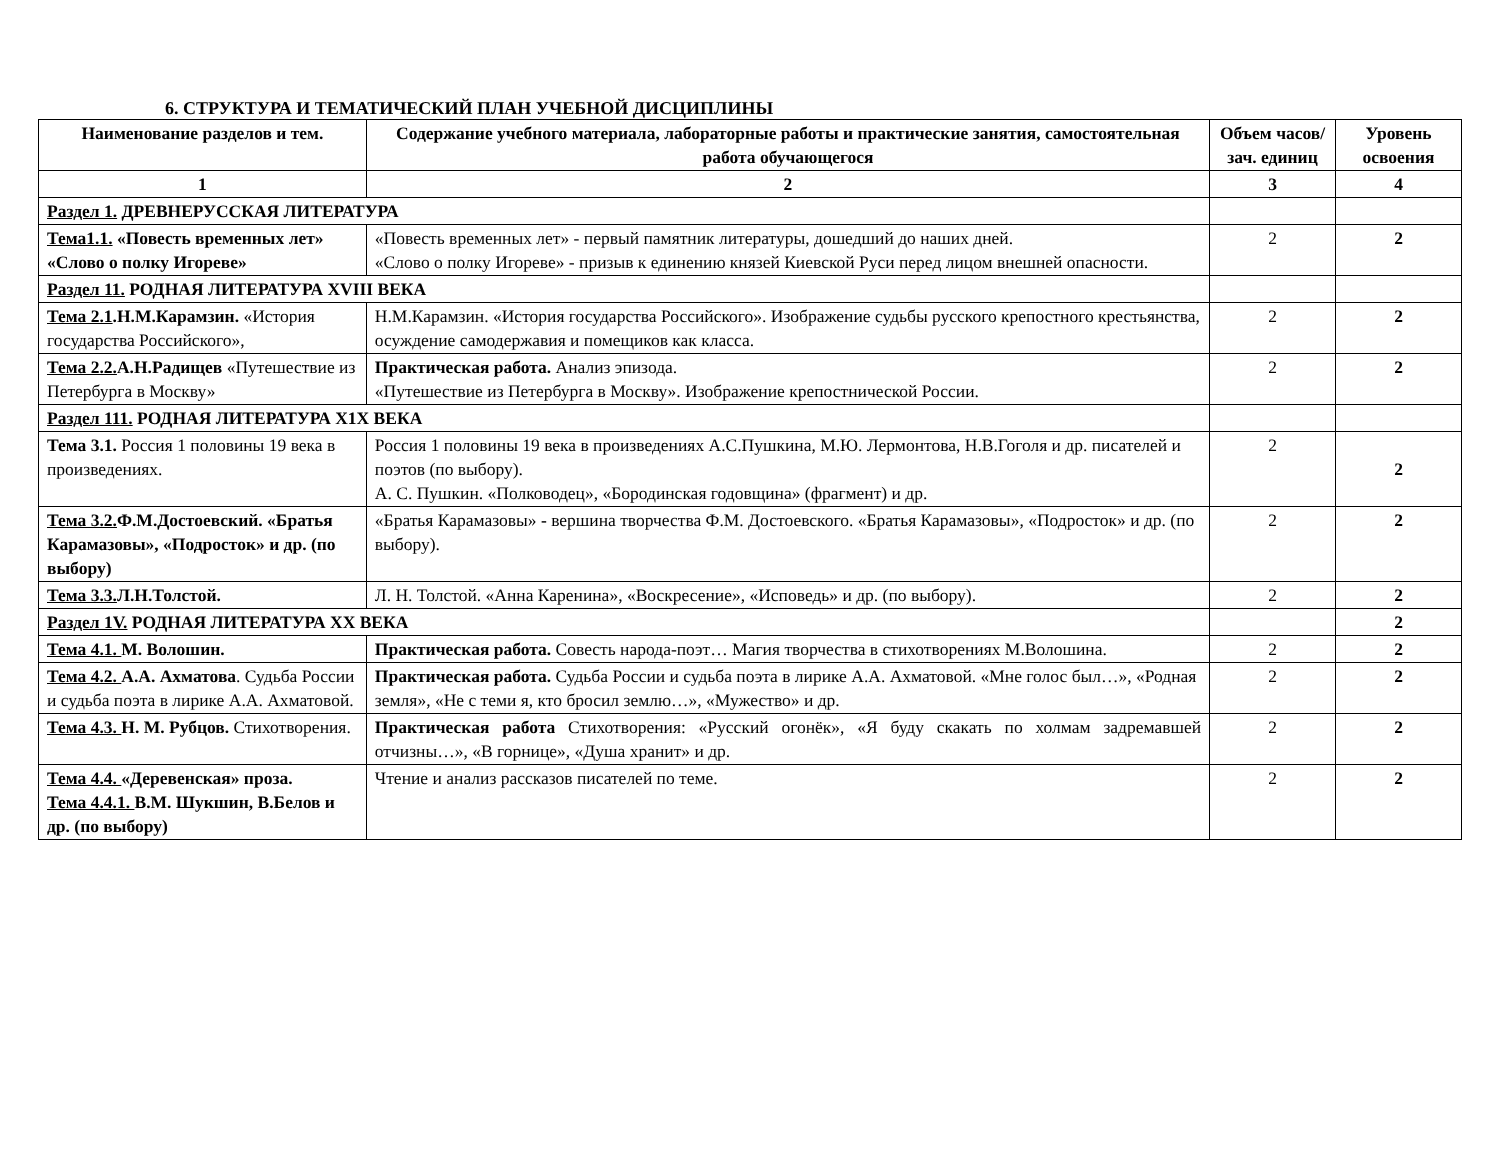6. СТРУКТУРА И ТЕМАТИЧЕСКИЙ ПЛАН УЧЕБНОЙ ДИСЦИПЛИНЫ
| Наименование разделов и тем. | Содержание учебного материала, лабораторные работы и практические занятия, самостоятельная работа обучающегося | Объем часов/зач. единиц | Уровень освоения |
| --- | --- | --- | --- |
| 1 | 2 | 3 | 4 |
| Раздел 1. ДРЕВНЕРУССКАЯ ЛИТЕРАТУРА | | | |
| Тема1.1. «Повесть временных лет» «Слово о полку Игореве» | «Повесть временных лет» - первый памятник литературы, дошедший до наших дней. «Слово о полку Игореве» - призыв к единению князей Киевской Руси перед лицом внешней опасности. | 2 | 2 |
| Раздел 11. РОДНАЯ ЛИТЕРАТУРА XVIII ВЕКА | | | |
| Тема 2.1 .Н.М.Карамзин. «История государства Российского», | Н.М.Карамзин. «История государства Российского». Изображение судьбы русского крепостного крестьянства, осуждение самодержавия и помещиков как класса. | 2 | 2 |
| Тема 2.2. А.Н.Радищев «Путешествие из Петербурга в Москву» | Практическая работа. Анализ эпизода. «Путешествие из Петербурга в Москву». Изображение крепостнической России. | 2 | 2 |
| Раздел 111. РОДНАЯ ЛИТЕРАТУРА X1X ВЕКА | | | |
| Тема 3.1. Россия 1 половины 19 века в произведениях. | Россия 1 половины 19 века в произведениях А.С.Пушкина, М.Ю. Лермонтова, Н.В.Гоголя и др. писателей и поэтов (по выбору). А. С. Пушкин. «Полководец», «Бородинская годовщина» (фрагмент) и др. | 2 | 2 |
| Тема 3.2. Ф.М.Достоевский. «Братья Карамазовы», «Подросток» и др. (по выбору) | «Братья Карамазовы» - вершина творчества Ф.М. Достоевского. «Братья Карамазовы», «Подросток» и др. (по выбору). | 2 | 2 |
| Тема 3.3. Л.Н.Толстой. | Л. Н. Толстой. «Анна Каренина», «Воскресение», «Исповедь» и др. (по выбору). | 2 | 2 |
| Раздел 1V. РОДНАЯ ЛИТЕРАТУРА XX ВЕКА | | | 2 |
| Тема 4.1. М. Волошин. | Практическая работа. Совесть народа-поэт… Магия творчества в стихотворениях М.Волошина. | 2 | 2 |
| Тема 4.2. А.А. Ахматова . Судьба России и судьба поэта в лирике А.А. Ахматовой. | Практическая работа. Судьба России и судьба поэта в лирике А.А. Ахматовой. «Мне голос был…», «Родная земля», «Не с теми я, кто бросил землю…», «Мужество» и др. | 2 | 2 |
| Тема 4.3. Н. М. Рубцов. Стихотворения. | Практическая работа Стихотворения: «Русский огонёк», «Я буду скакать по холмам задремавшей отчизны…», «В горнице», «Душа хранит» и др. | 2 | 2 |
| Тема 4.4. «Деревенская» проза. Тема 4.4.1. В.М. Шукшин, В.Белов и др. (по выбору) | Чтение и анализ рассказов писателей по теме. | 2 | 2 |